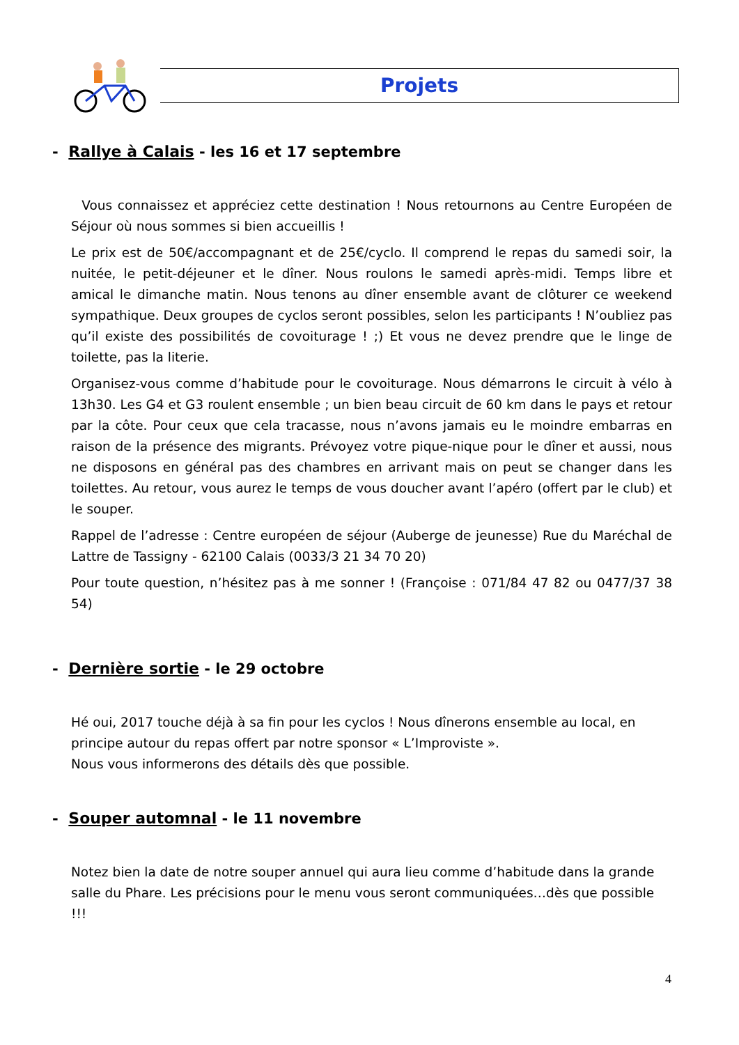Projets
- Rallye à Calais - les 16 et 17 septembre
Vous connaissez et appréciez cette destination ! Nous retournons au Centre Européen de Séjour où nous sommes si bien accueillis !
Le prix est de 50€/accompagnant et de 25€/cyclo. Il comprend le repas du samedi soir, la nuitée, le petit-déjeuner et le dîner. Nous roulons le samedi après-midi. Temps libre et amical le dimanche matin. Nous tenons au dîner ensemble avant de clôturer ce weekend sympathique. Deux groupes de cyclos seront possibles, selon les participants ! N’oubliez pas qu’il existe des possibilités de covoiturage ! ;) Et vous ne devez prendre que le linge de toilette, pas la literie.
Organisez-vous comme d’habitude pour le covoiturage. Nous démarrons le circuit à vélo à 13h30. Les G4 et G3 roulent ensemble ; un bien beau circuit de 60 km dans le pays et retour par la côte. Pour ceux que cela tracasse, nous n’avons jamais eu le moindre embarras en raison de la présence des migrants. Prévoyez votre pique-nique pour le dîner et aussi, nous ne disposons en général pas des chambres en arrivant mais on peut se changer dans les toilettes. Au retour, vous aurez le temps de vous doucher avant l’apéro (offert par le club) et le souper.
Rappel de l’adresse : Centre européen de séjour (Auberge de jeunesse) Rue du Maréchal de Lattre de Tassigny - 62100 Calais (0033/3 21 34 70 20)
Pour toute question, n’hésitez pas à me sonner ! (Françoise : 071/84 47 82 ou 0477/37 38 54)
- Dernière sortie - le 29 octobre
Hé oui, 2017 touche déjà à sa fin pour les cyclos ! Nous dînerons ensemble au local, en principe autour du repas offert par notre sponsor « L’Improviste ».
Nous vous informerons des détails dès que possible.
- Souper automnal - le 11 novembre
Notez bien la date de notre souper annuel qui aura lieu comme d’habitude dans la grande salle du Phare. Les précisions pour le menu vous seront communiquées…dès que possible !!!
4